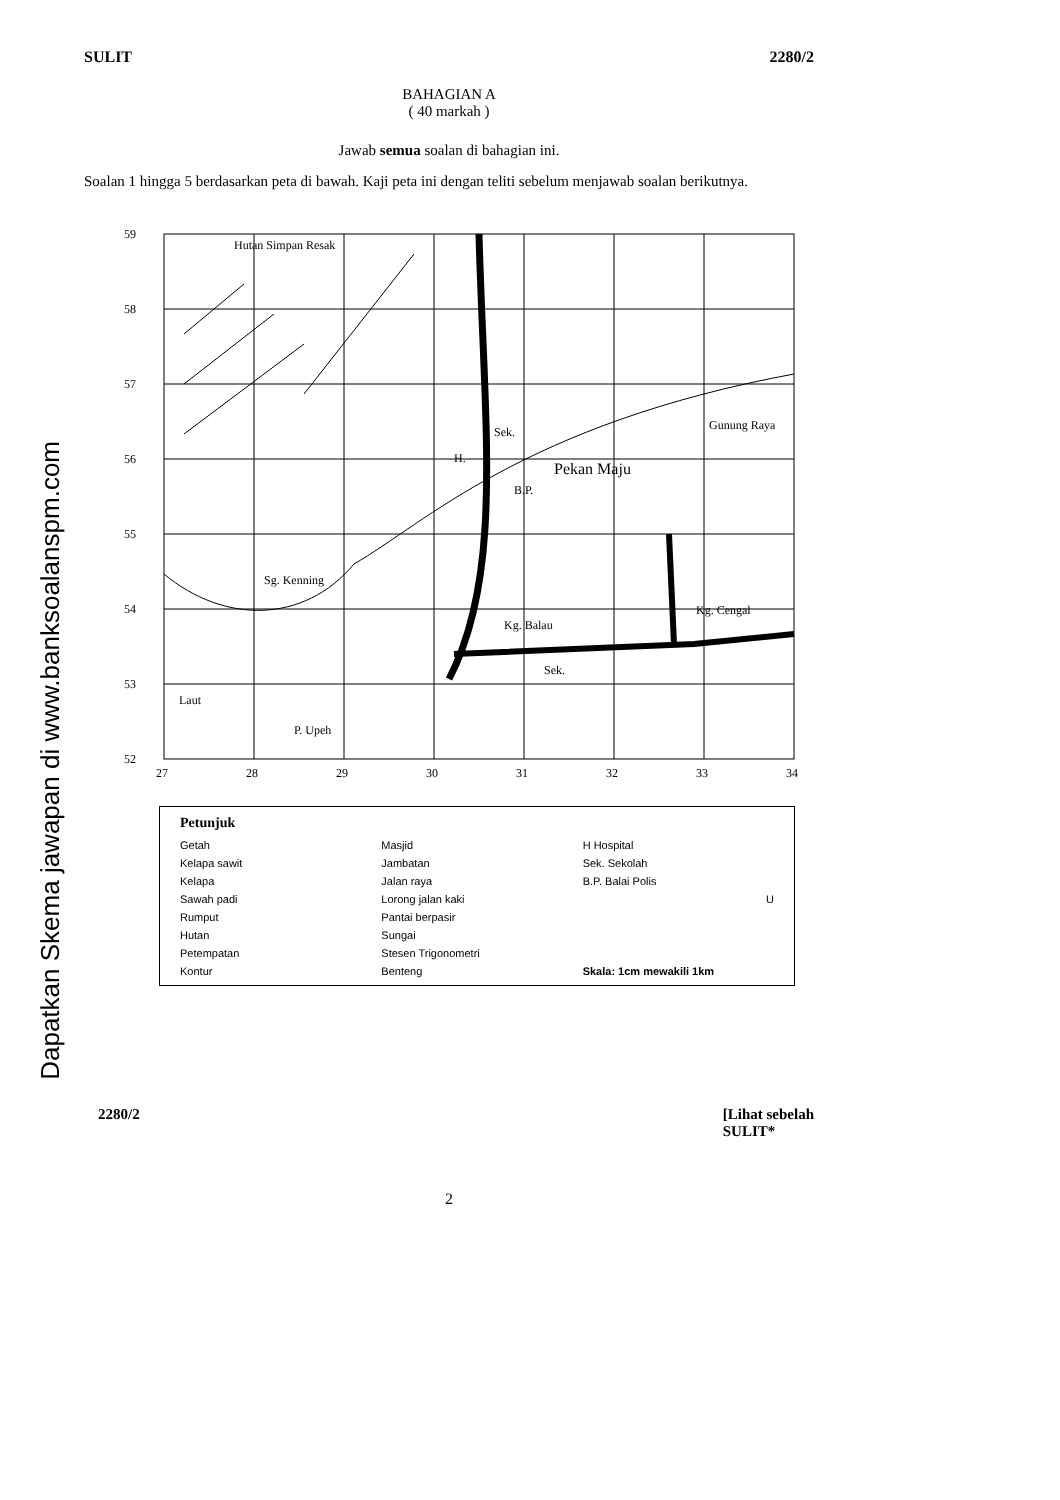Dapatkan Skema jawapan di www.banksoalanspm.com
SULIT 2280/2
BAHAGIAN A
( 40 markah )
Jawab semua soalan di bahagian ini.
Soalan 1 hingga 5 berdasarkan peta di bawah. Kaji peta ini dengan teliti sebelum menjawab soalan berikutnya.
59
58
57
56
55
54
53
52
27
28
29
30
31
32
33
34
Hutan Simpan Resak
Sek.
H.
Pekan Maju
B.P.
Sg. Kenning
Kg. Balau
Kg. Cengal
Sek.
Laut
P. Upeh
Gunung Raya
Petunjuk
Getah
Masjid
H Hospital
Kelapa sawit
Jambatan
Sek. Sekolah
Kelapa
Jalan raya
B.P. Balai Polis
Sawah padi
Lorong jalan kaki
U
Rumput
Pantai berpasir
Hutan
Sungai
Petempatan
Stesen Trigonometri
Kontur
Benteng
Skala: 1cm mewakili 1km
2280/2 [Lihat sebelah
SULIT*
2